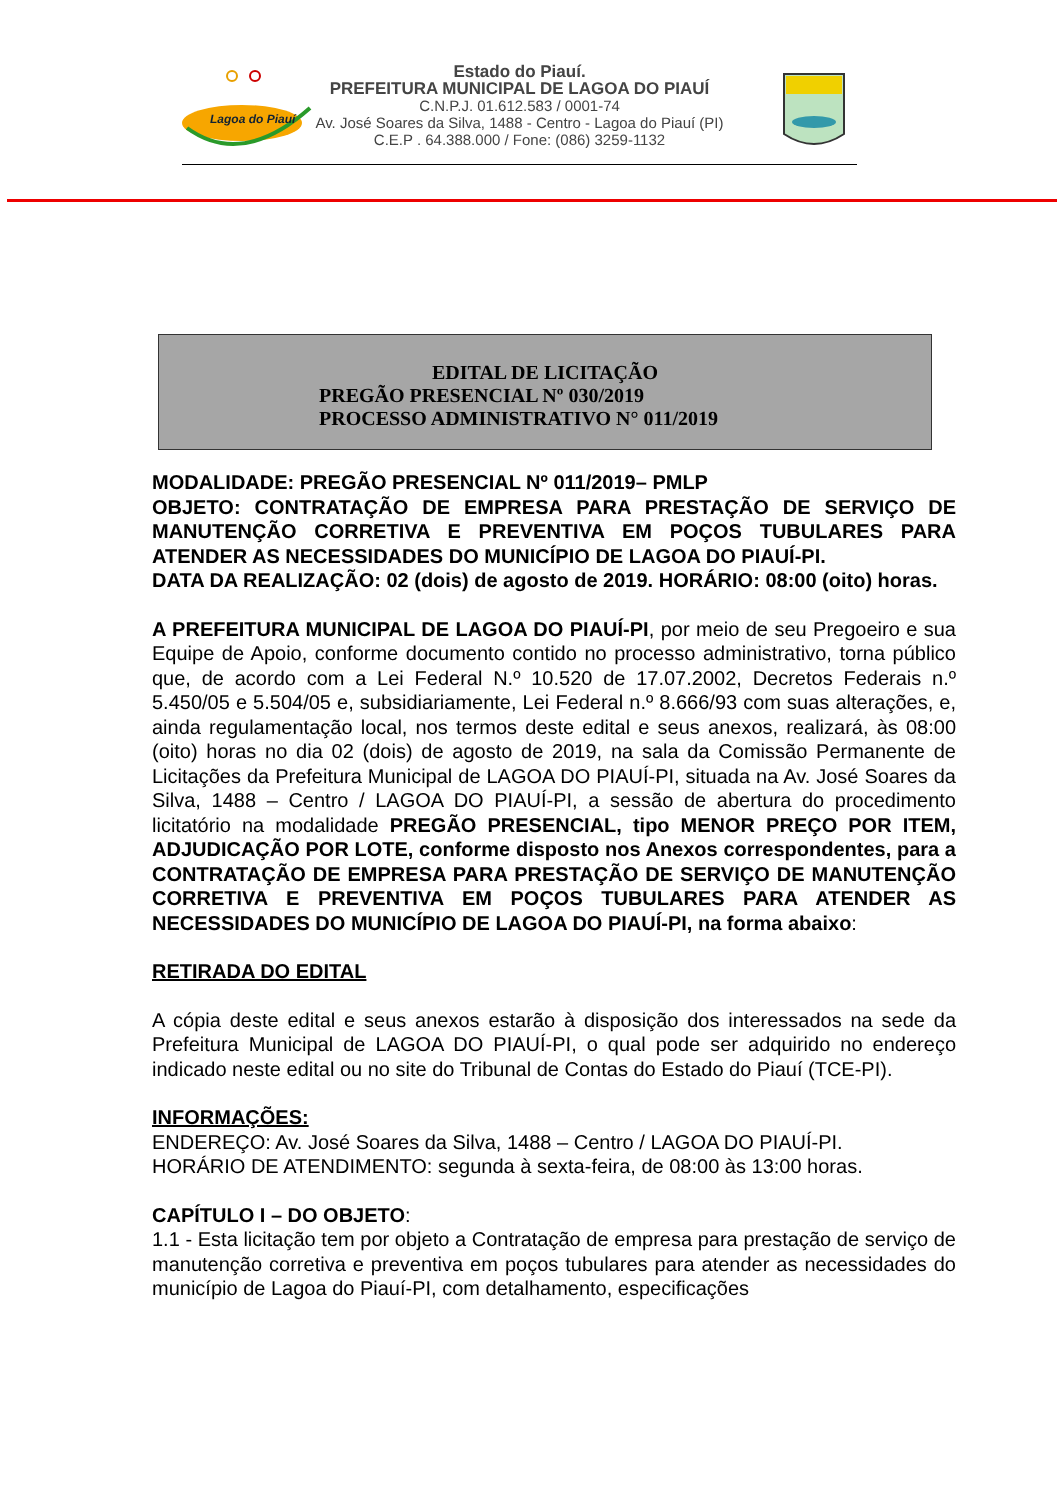Lagoa do Piauí
Estado do Piauí.
PREFEITURA MUNICIPAL DE LAGOA DO PIAUÍ
C.N.P.J. 01.612.583 / 0001-74
Av. José Soares da Silva, 1488 - Centro - Lagoa do Piauí (PI)
C.E.P . 64.388.000 / Fone: (086) 3259-1132
EDITAL DE LICITAÇÃO
PREGÃO PRESENCIAL Nº 030/2019
PROCESSO ADMINISTRATIVO N° 011/2019
MODALIDADE: PREGÃO PRESENCIAL Nº 011/2019– PMLP
OBJETO: CONTRATAÇÃO DE EMPRESA PARA PRESTAÇÃO DE SERVIÇO DE MANUTENÇÃO CORRETIVA E PREVENTIVA EM POÇOS TUBULARES PARA ATENDER AS NECESSIDADES DO MUNICÍPIO DE LAGOA DO PIAUÍ-PI.
DATA DA REALIZAÇÃO: 02 (dois) de agosto de 2019. HORÁRIO: 08:00 (oito) horas.
A PREFEITURA MUNICIPAL DE LAGOA DO PIAUÍ-PI, por meio de seu Pregoeiro e sua Equipe de Apoio, conforme documento contido no processo administrativo, torna público que, de acordo com a Lei Federal N.º 10.520 de 17.07.2002, Decretos Federais n.º 5.450/05 e 5.504/05 e, subsidiariamente, Lei Federal n.º 8.666/93 com suas alterações, e, ainda regulamentação local, nos termos deste edital e seus anexos, realizará, às 08:00 (oito) horas no dia 02 (dois) de agosto de 2019, na sala da Comissão Permanente de Licitações da Prefeitura Municipal de LAGOA DO PIAUÍ-PI, situada na Av. José Soares da Silva, 1488 – Centro / LAGOA DO PIAUÍ-PI, a sessão de abertura do procedimento licitatório na modalidade PREGÃO PRESENCIAL, tipo MENOR PREÇO POR ITEM, ADJUDICAÇÃO POR LOTE, conforme disposto nos Anexos correspondentes, para a CONTRATAÇÃO DE EMPRESA PARA PRESTAÇÃO DE SERVIÇO DE MANUTENÇÃO CORRETIVA E PREVENTIVA EM POÇOS TUBULARES PARA ATENDER AS NECESSIDADES DO MUNICÍPIO DE LAGOA DO PIAUÍ-PI, na forma abaixo:
RETIRADA DO EDITAL
A cópia deste edital e seus anexos estarão à disposição dos interessados na sede da Prefeitura Municipal de LAGOA DO PIAUÍ-PI, o qual pode ser adquirido no endereço indicado neste edital ou no site do Tribunal de Contas do Estado do Piauí (TCE-PI).
INFORMAÇÕES:
ENDEREÇO: Av. José Soares da Silva, 1488 – Centro / LAGOA DO PIAUÍ-PI.
HORÁRIO DE ATENDIMENTO: segunda à sexta-feira, de 08:00 às 13:00 horas.
CAPÍTULO I – DO OBJETO:
1.1 - Esta licitação tem por objeto a Contratação de empresa para prestação de serviço de manutenção corretiva e preventiva em poços tubulares para atender as necessidades do município de Lagoa do Piauí-PI, com detalhamento, especificações